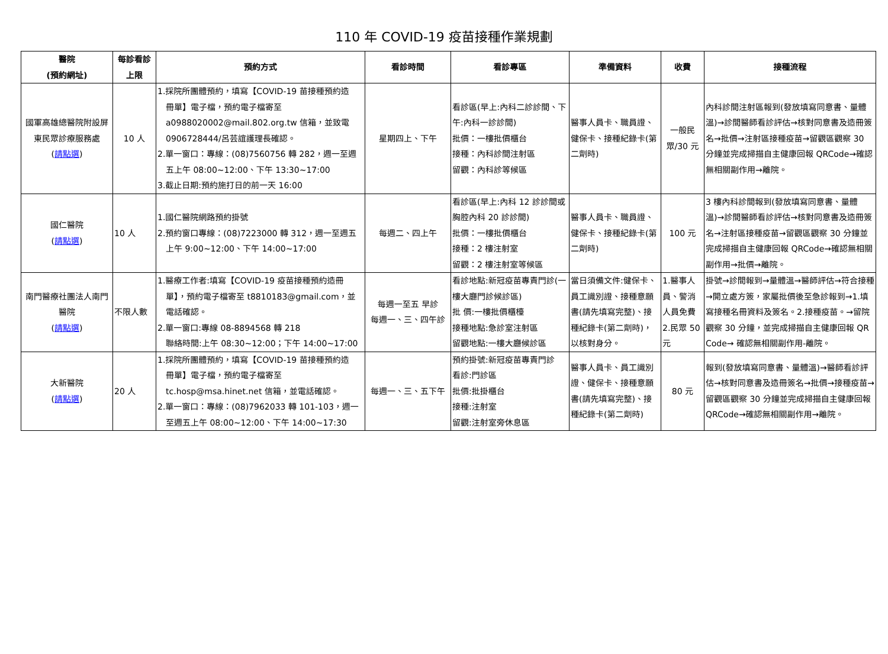110 年 COVID-19 疫苗接種作業規劃
| 醫院 (預約網址) | 每診看診 上限 | 預約方式 | 看診時間 | 看診專區 | 準備資料 | 收費 | 接種流程 |
| --- | --- | --- | --- | --- | --- | --- | --- |
| 國軍高雄總醫院附設屏東民眾診療服務處 ( 請點選 ) | 10 人 | 1.採院所團體預約，填寫【COVID-19 苗接種預約造 冊單】電子檔，預約電子檔寄至 a0988020002@mail.802.org.tw 信箱，並致電 0906728444/呂芸誼護理長確認。 2.單一窗口：專線：(08)7560756 轉 282，週一至週 五上午 08:00~12:00、下午 13:30~17:00 3.截止日期:預約施打日的前一天 16:00 | 星期四上、下午 | 看診區(早上:內科二診診間、下午:內科一診診間) 批價：一樓批價櫃台 接種：內科診間注射區 留觀：內科診等候區 | 醫事人員卡、職員證、健保卡、接種紀錄卡(第二劑時) | 一般民眾/30 元 | 內科診間注射區報到(發放填寫同意書、量體溫)→診間醫師看診評估→核對同意書及造冊簽名→批價→注射區接種疫苗→留觀區觀察 30 分鐘並完成掃描自主健康回報 QRCode→確認無相關副作用→離院。 |
| 國仁醫院 ( 請點選 ) | 10 人 | 1.國仁醫院網路預約掛號 2.預約窗口專線：(08)7223000 轉 312，週一至週五 上午 9:00~12:00、下午 14:00~17:00 | 每週二、四上午 | 看診區(早上:內科 12 診診間或胸腔內科 20 診診間) 批價：一樓批價櫃台 接種：2 樓注射室 留觀：2 樓注射室等候區 | 醫事人員卡、職員證、健保卡、接種紀錄卡(第二劑時) | 100 元 | 3 樓內科診間報到(發放填寫同意書、量體溫)→診間醫師看診評估→核對同意書及造冊簽名→注射區接種疫苗→留觀區觀察 30 分鐘並完成掃描自主健康回報 QRCode→確認無相關副作用→批價→離院。 |
| 南門醫療社團法人南門醫院 ( 請點選 ) | 不限人數 | 1.醫療工作者:填寫【COVID-19 疫苗接種預約造冊 單】，預約電子檔寄至 t8810183@gmail.com，並電話確認。 2.單一窗口:專線 08-8894568 轉 218 聯絡時間:上午 08:30~12:00；下午 14:00~17:00 | 每週一至五 早診 每週一、三、四午診 | 看診地點:新冠疫苗專責門診(一樓大廳門診候診區) 批 價:一樓批價櫃檯 接種地點:急診室注射區 留觀地點:一樓大廳候診區 | 當日須備文件:健保卡、員工識別證、接種意願書(請先填寫完整)、接種紀錄卡(第二劑時)，以核對身分。 | 1.醫事人員、警消人員免費 2.民眾 50 元 | 掛號→診間報到→量體溫→醫師評估→符合接種→開立處方簽，家屬批價後至急診報到→1.填寫接種名冊資料及簽名。2.接種疫苗。→留院觀察 30 分鐘，並完成掃描自主健康回報 QR Code→ 確認無相關副作用-離院。 |
| 大新醫院 ( 請點選 ) | 20 人 | 1.採院所團體預約，填寫【COVID-19 苗接種預約造 冊單】電子檔，預約電子檔寄至 tc.hosp@msa.hinet.net 信箱，並電話確認。 2.單一窗口：專線：(08)7962033 轉 101-103，週一 至週五上午 08:00~12:00、下午 14:00~17:30 | 每週一、三、五下午 | 預約掛號:新冠疫苗專責門診 看診:門診區 批價:批掛櫃台 接種:注射室 留觀:注射室旁休息區 | 醫事人員卡、員工識別證、健保卡、接種意願書(請先填寫完整)、接種紀錄卡(第二劑時) | 80 元 | 報到(發放填寫同意書、量體溫)→醫師看診評估→核對同意書及造冊簽名→批價→接種疫苗→留觀區觀察 30 分鐘並完成掃描自主健康回報 QRCode→確認無相關副作用→離院。 |